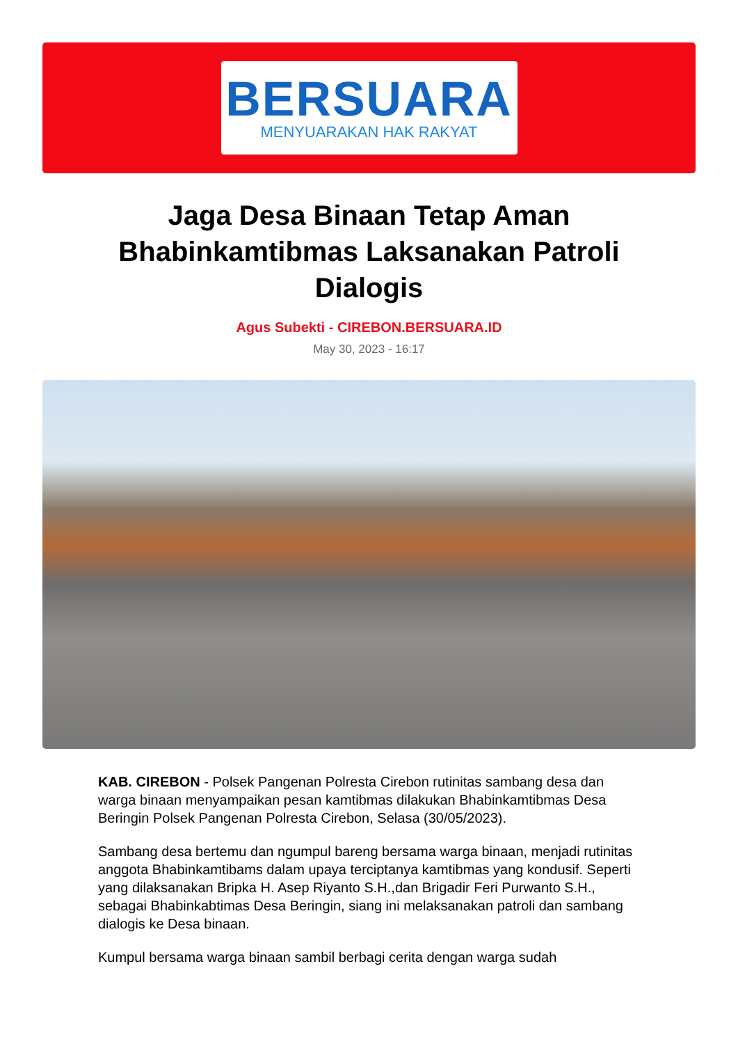BERSUARA
MENYUARAKAN HAK RAKYAT
Jaga Desa Binaan Tetap Aman Bhabinkamtibmas Laksanakan Patroli Dialogis
Agus Subekti - CIREBON.BERSUARA.ID
May 30, 2023 - 16:17
KAB. CIREBON - Polsek Pangenan Polresta Cirebon rutinitas sambang desa dan warga binaan menyampaikan pesan kamtibmas dilakukan Bhabinkamtibmas Desa Beringin Polsek Pangenan Polresta Cirebon, Selasa (30/05/2023).
Sambang desa bertemu dan ngumpul bareng bersama warga binaan, menjadi rutinitas anggota Bhabinkamtibams dalam upaya terciptanya kamtibmas yang kondusif. Seperti yang dilaksanakan Bripka H. Asep Riyanto S.H.,dan Brigadir Feri Purwanto S.H., sebagai Bhabinkabtimas Desa Beringin, siang ini melaksanakan patroli dan sambang dialogis ke Desa binaan.
Kumpul bersama warga binaan sambil berbagi cerita dengan warga sudah